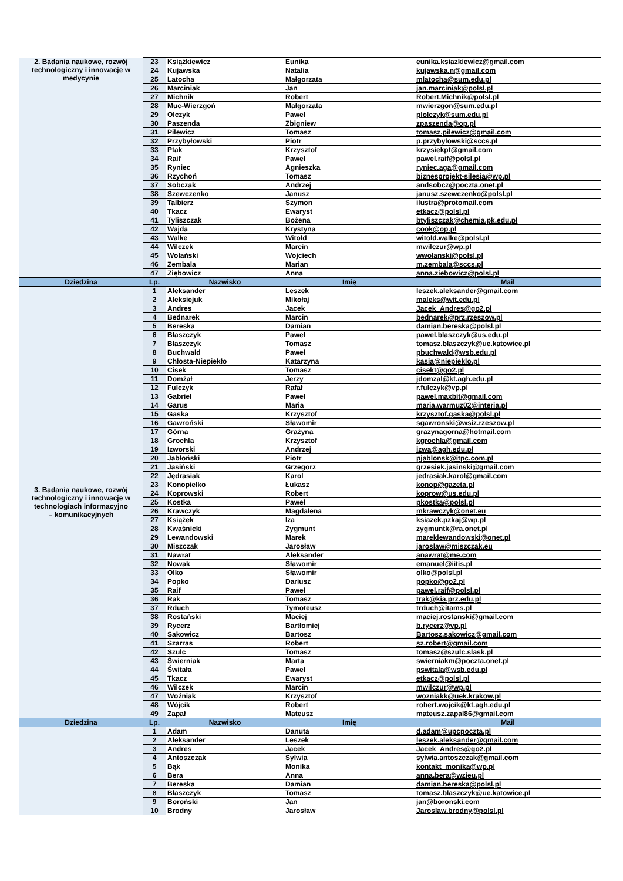| 2. Badania naukowe, rozwój technologiczny i innowacje w medycynie | 23 | Książkiewicz | Eunika | eunika.ksiazkiewicz@gmail.com |
| | 24 | Kujawska | Natalia | kujawska.n@gmail.com |
| | 25 | Latocha | Małgorzata | mlatocha@sum.edu.pl |
| | 26 | Marciniak | Jan | jan.marciniak@polsl.pl |
| | 27 | Michnik | Robert | Robert.Michnik@polsl.pl |
| | 28 | Muc-Wierzgoń | Małgorzata | mwierzgon@sum.edu.pl |
| | 29 | Olczyk | Paweł | plolczyk@sum.edu.pl |
| | 30 | Paszenda | Zbigniew | zpaszenda@op.pl |
| | 31 | Pilewicz | Tomasz | tomasz.pilewicz@gmail.com |
| | 32 | Przybyłowski | Piotr | p.przybylowski@sccs.pl |
| | 33 | Ptak | Krzysztof | krzysiekpt@gmail.com |
| | 34 | Raif | Paweł | pawel.raif@polsl.pl |
| | 35 | Ryniec | Agnieszka | ryniec.aga@gmail.com |
| | 36 | Rzychoń | Tomasz | biznesprojekt-silesia@wp.pl |
| | 37 | Sobczak | Andrzej | andsobcz@poczta.onet.pl |
| | 38 | Szewczenko | Janusz | janusz.szewczenko@polsl.pl |
| | 39 | Talbierz | Szymon | ilustra@protomail.com |
| | 40 | Tkacz | Ewaryst | etkacz@polsl.pl |
| | 41 | Tyliszczak | Bożena | btyliszczak@chemia.pk.edu.pl |
| | 42 | Wajda | Krystyna | cook@op.pl |
| | 43 | Walke | Witold | witold.walke@polsl.pl |
| | 44 | Wilczek | Marcin | mwilczur@wp.pl |
| | 45 | Wolański | Wojciech | wwolanski@polsl.pl |
| | 46 | Zembala | Marian | m.zembala@sccs.pl |
| | 47 | Ziębowicz | Anna | anna.ziebowicz@polsl.pl |
| Dziedzina | Lp. | Nazwisko | Imię | Mail |
| 3. Badania naukowe, rozwój technologiczny i innowacje w technologiach informacyjno – komunikacyjnych | 1 | Aleksander | Leszek | leszek.aleksander@gmail.com |
| | 2 | Aleksiejuk | Mikołaj | maleks@wit.edu.pl |
| | 3 | Andres | Jacek | Jacek_Andres@go2.pl |
| | 4 | Bednarek | Marcin | bednarek@prz.rzeszow.pl |
| | 5 | Bereska | Damian | damian.bereska@polsl.pl |
| | 6 | Błaszczyk | Paweł | pawel.blaszczyk@us.edu.pl |
| | 7 | Błaszczyk | Tomasz | tomasz.blaszczyk@ue.katowice.pl |
| | 8 | Buchwald | Paweł | pbuchwald@wsb.edu.pl |
| | 9 | Chłosta-Niepiekło | Katarzyna | kasia@niepieklo.pl |
| | 10 | Cisek | Tomasz | cisekt@go2.pl |
| | 11 | Domżał | Jerzy | jdomzal@kt.agh.edu.pl |
| | 12 | Fulczyk | Rafał | r.fulczyk@vp.pl |
| | 13 | Gabriel | Paweł | pawel.maxbit@gmail.com |
| | 14 | Garus | Maria | maria.warmuz02@interia.pl |
| | 15 | Gaska | Krzysztof | krzysztof.gaska@polsl.pl |
| | 16 | Gawroński | Sławomir | sgawronski@wsiz.rzeszow.pl |
| | 17 | Górna | Grażyna | grazynagorna@hotmail.com |
| | 18 | Grochla | Krzysztof | kgrochla@gmail.com |
| | 19 | Izworski | Andrzej | izwa@agh.edu.pl |
| | 20 | Jabłoński | Piotr | pjablonsk@itpc.com.pl |
| | 21 | Jasiński | Grzegorz | grzesiek.jasinski@gmail.com |
| | 22 | Jędrasiak | Karol | jedrasiak.karol@gmail.com |
| | 23 | Konopielko | Łukasz | konop@gazeta.pl |
| | 24 | Koprowski | Robert | koprow@us.edu.pl |
| | 25 | Kostka | Paweł | pkostka@polsl.pl |
| | 26 | Krawczyk | Magdalena | mkrawczyk@onet.eu |
| | 27 | Książek | Iza | ksiazek.pzkaj@wp.pl |
| | 28 | Kwaśnicki | Zygmunt | zygmuntk@ra.onet.pl |
| | 29 | Lewandowski | Marek | mareklewandowski@onet.pl |
| | 30 | Miszczak | Jarosław | jaroslaw@miszczak.eu |
| | 31 | Nawrat | Aleksander | anawrat@me.com |
| | 32 | Nowak | Sławomir | emanuel@iitis.pl |
| | 33 | Olko | Sławomir | olko@polsl.pl |
| | 34 | Popko | Dariusz | popko@go2.pl |
| | 35 | Raif | Paweł | pawel.raif@polsl.pl |
| | 36 | Rak | Tomasz | trak@kia.prz.edu.pl |
| | 37 | Rduch | Tymoteusz | trduch@itams.pl |
| | 38 | Rostański | Maciej | maciej.rostanski@gmail.com |
| | 39 | Rycerz | Bartłomiej | b.rycerz@vp.pl |
| | 40 | Sakowicz | Bartosz | Bartosz.sakowicz@gmail.com |
| | 41 | Szarras | Robert | sz.robert@gmail.com |
| | 42 | Szulc | Tomasz | tomasz@szulc.slask.pl |
| | 43 | Świerniak | Marta | swierniakm@poczta.onet.pl |
| | 44 | Świtała | Paweł | pswitala@wsb.edu.pl |
| | 45 | Tkacz | Ewaryst | etkacz@polsl.pl |
| | 46 | Wilczek | Marcin | mwilczur@wp.pl |
| | 47 | Woźniak | Krzysztof | wozniakk@uek.krakow.pl |
| | 48 | Wójcik | Robert | robert.wojcik@kt.agh.edu.pl |
| | 49 | Zapał | Mateusz | mateusz.zapal86@gmail.com |
| Dziedzina | Lp. | Nazwisko | Imię | Mail |
| | 1 | Adam | Danuta | d.adam@upcpoczta.pl |
| | 2 | Aleksander | Leszek | leszek.aleksander@gmail.com |
| | 3 | Andres | Jacek | Jacek_Andres@go2.pl |
| | 4 | Antoszczak | Sylwia | sylwia.antoszczak@gmail.com |
| | 5 | Bąk | Monika | kontakt_monika@wp.pl |
| | 6 | Bera | Anna | anna.bera@wzieu.pl |
| | 7 | Bereska | Damian | damian.bereska@polsl.pl |
| | 8 | Błaszczyk | Tomasz | tomasz.blaszczyk@ue.katowice.pl |
| | 9 | Boroński | Jan | jan@boronski.com |
| | 10 | Brodny | Jarosław | Jaroslaw.brodny@polsl.pl |